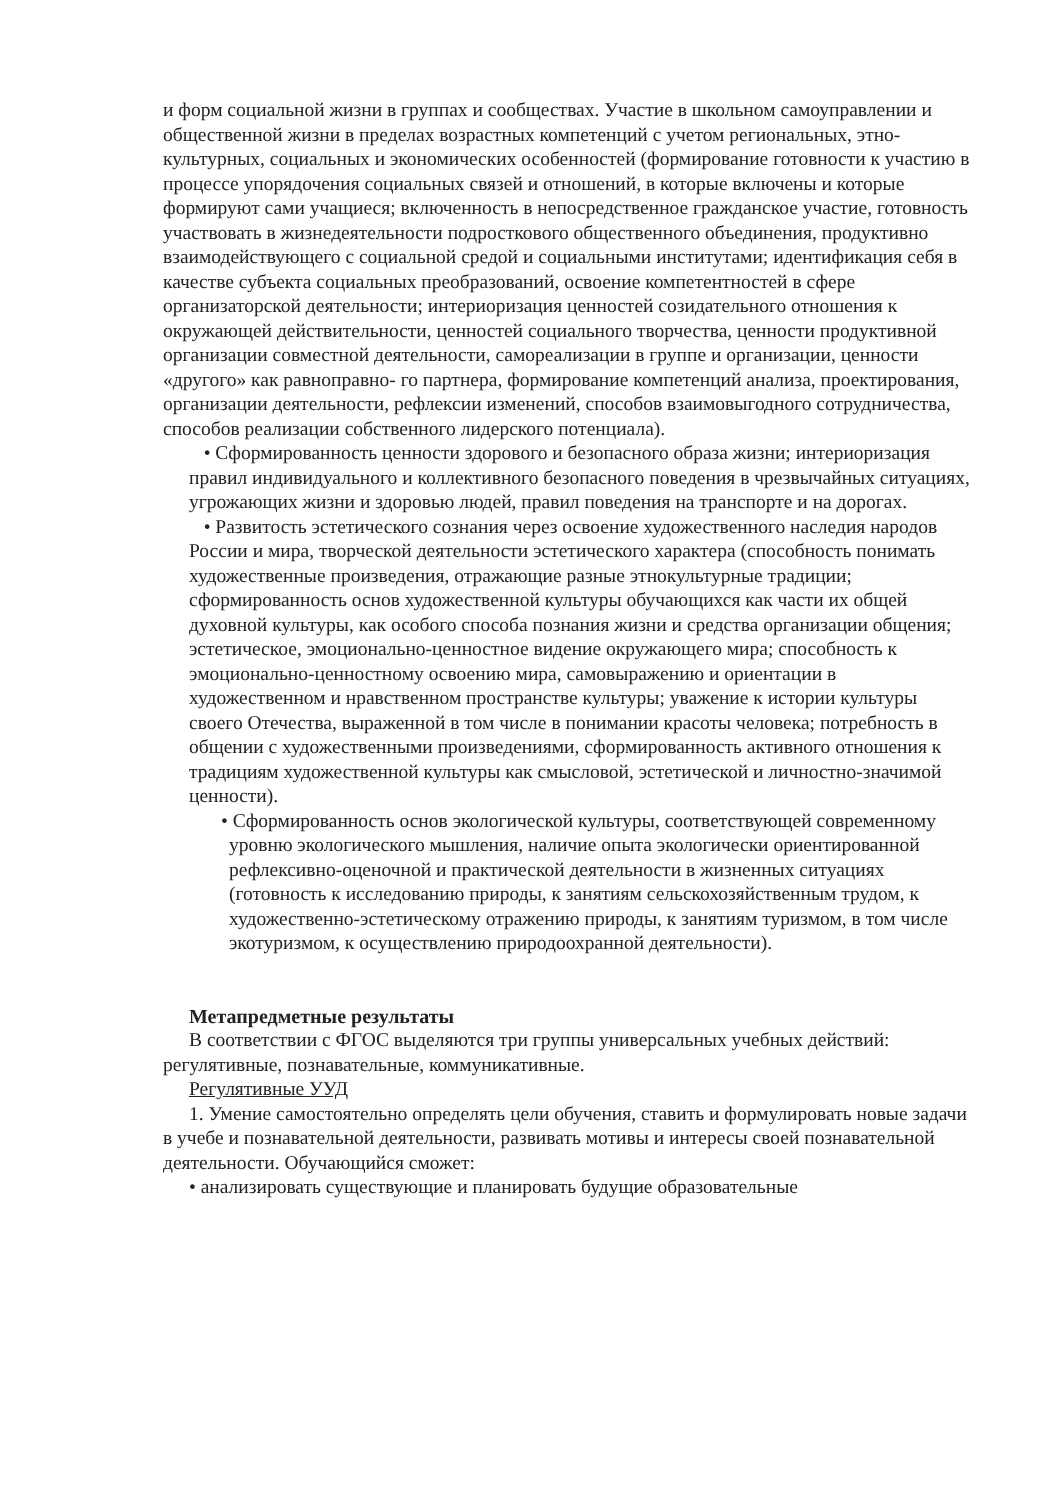и форм социальной жизни в группах и сообществах. Участие в школьном самоуправлении и общественной жизни в пределах возрастных компетенций с учетом региональных, этно-культурных, социальных и экономических особенностей (формирование готовности к участию в процессе упорядочения социальных связей и отношений, в которые включены и которые формируют сами учащиеся; включенность в непосредственное гражданское участие, готовность участвовать в жизнедеятельности подросткового общественного объединения, продуктивно взаимодействующего с социальной средой и социальными институтами; идентификация себя в качестве субъекта социальных преобразований, освоение компетентностей в сфере организаторской деятельности; интериоризация ценностей созидательного отношения к окружающей действительности, ценностей социального творчества, ценности продуктивной организации совместной деятельности, самореализации в группе и организации, ценности «другого» как равноправно- го партнера, формирование компетенций анализа, проектирования, организации деятельности, рефлексии изменений, способов взаимовыгодного сотрудничества, способов реализации собственного лидерского потенциала).
• Сформированность ценности здорового и безопасного образа жизни; интериоризация правил индивидуального и коллективного безопасного поведения в чрезвычайных ситуациях, угрожающих жизни и здоровью людей, правил поведения на транспорте и на дорогах.
• Развитость эстетического сознания через освоение художественного наследия народов России и мира, творческой деятельности эстетического характера (способность понимать художественные произведения, отражающие разные этнокультурные традиции; сформированность основ художественной культуры обучающихся как части их общей духовной культуры, как особого способа познания жизни и средства организации общения; эстетическое, эмоционально-ценностное видение окружающего мира; способность к эмоционально-ценностному освоению мира, самовыражению и ориентации в художественном и нравственном пространстве культуры; уважение к истории культуры своего Отечества, выраженной в том числе в понимании красоты человека; потребность в общении с художественными произведениями, сформированность активного отношения к традициям художественной культуры как смысловой, эстетической и личностно-значимой ценности).
• Сформированность основ экологической культуры, соответствующей современному уровню экологического мышления, наличие опыта экологически ориентированной рефлексивно-оценочной и практической деятельности в жизненных ситуациях (готовность к исследованию природы, к занятиям сельскохозяйственным трудом, к художественно-эстетическому отражению природы, к занятиям туризмом, в том числе экотуризмом, к осуществлению природоохранной деятельности).
Метапредметные результаты
В соответствии с ФГОС выделяются три группы универсальных учебных действий: регулятивные, познавательные, коммуникативные.
Регулятивные УУД
1. Умение самостоятельно определять цели обучения, ставить и формулировать новые задачи в учебе и познавательной деятельности, развивать мотивы и интересы своей познавательной деятельности. Обучающийся сможет:
• анализировать существующие и планировать будущие образовательные